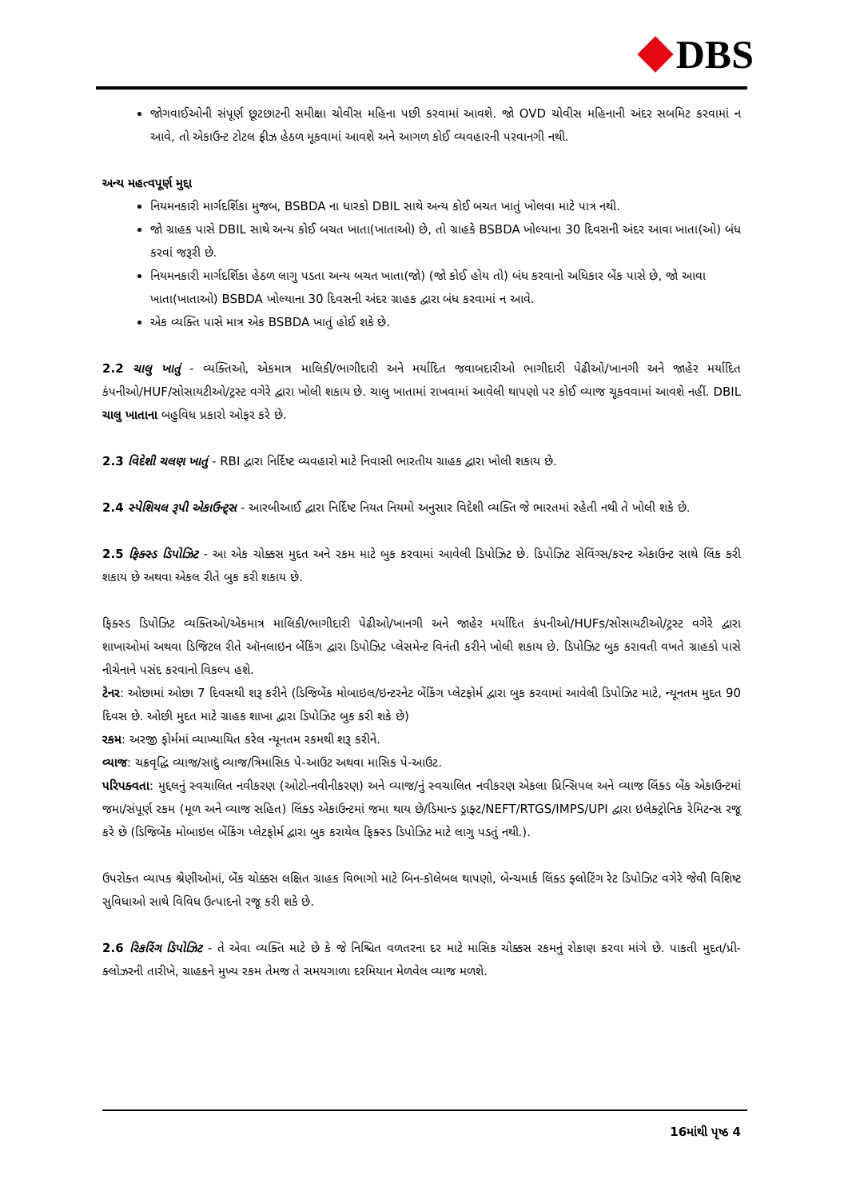DBS
જોગવાઈઓની સંપૂર્ણ છૂટછાટની સમીક્ષા ચોવીસ મહિના પછી કરવામાં આવશે. જો OVD ચોવીસ મહિનાની અંદર સબમિટ કરવામાં ન આવે, તો એકાઉન્ટ ટોટલ ફ્રીઝ હેઠળ મૂકવામાં આવશે અને આગળ કોઈ વ્યવહારની પરવાનગી નથી.
અન્ય મહત્વપૂર્ણ મુદ્દા
નિયમનકારી માર્ગદર્શિકા મુજબ, BSBDA ના ધારકો DBIL સાથે અન્ય કોઈ બચત ખાતું ખોલવા માટે પાત્ર નથી.
જો ગ્રાહક પાસે DBIL સાથે અન્ય કોઈ બચત ખાતા(ખાતાઓ) છે, તો ગ્રાહકે BSBDA ખોલ્યાના 30 દિવસની અંદર આવા ખાતા(ઓ) બંધ કરવાં જરૂરી છે.
નિયમનકારી માર્ગદર્શિકા હેઠળ લાગુ પડતા અન્ય બચત ખાતા(જો) (જો કોઈ હોય તો) બંધ કરવાનો અધિકાર બેંક પાસે છે, જો આવા ખાતા(ખાતાઓ) BSBDA ખોલ્યાના 30 દિવસની અંદર ગ્રાહક દ્વારા બંધ કરવામાં ન આવે.
એક વ્યક્તિ પાસે માત્ર એક BSBDA ખાતું હોઈ શકે છે.
2.2 ચાલુ ખાતું - વ્યક્તિઓ, એકમાત્ર માલિકી/ભાગીદારી અને મર્યાદિત જવાબદારીઓ ભાગીદારી પેઢીઓ/ખાનગી અને જાહેર મર્યાદિત કંપનીઓ/HUF/સોસાયટીઓ/ટ્રસ્ટ વગેરે દ્વારા ખોલી શકાય છે. ચાલુ ખાતામાં રાખવામાં આવેલી થાપણો પર કોઈ વ્યાજ ચૂકવવામાં આવશે નહીં. DBIL ચાલુ ખાતાના બહુવિધ પ્રકારો ઓફર કરે છે.
2.3 વિદેશી ચલણ ખાતું - RBI દ્વારા નિર્દિષ્ટ વ્યવહારો માટે નિવાસી ભારતીય ગ્રાહક દ્વારા ખોલી શકાય છે.
2.4 સ્પેશિયલ રૂપી એકાઉન્ટ્સ - આરબીઆઈ દ્વારા નિર્દિષ્ટ નિયત નિયમો અનુસાર વિદેશી વ્યક્તિ જે ભારતમાં રહેતી નથી તે ખોલી શકે છે.
2.5 ફિક્સ્ડ ડિપોઝિટ - આ એક ચોક્કસ મુદત અને રકમ માટે બુક કરવામાં આવેલી ડિપોઝિટ છે. ડિપોઝિટ સેવિંગ્સ/કરન્ટ એકાઉન્ટ સાથે લિંક કરી શકાય છે અથવા એકલ રીતે બુક કરી શકાય છે.
ફિક્સ્ડ ડિપોઝિટ વ્યક્તિઓ/એકમાત્ર માલિકી/ભાગીદારી પેઢીઓ/ખાનગી અને જાહેર મર્યાદિત કંપનીઓ/HUFs/સોસાયટીઓ/ટ્રસ્ટ વગેરે દ્વારા શાખાઓમાં અથવા ડિજિટલ રીતે ઑનલાઇન બેંકિંગ દ્વારા ડિપોઝિટ પ્લેસમેન્ટ વિનંતી કરીને ખોલી શકાય છે. ડિપોઝિટ બુક કરાવતી વખતે ગ્રાહકો પાસે નીચેનાને પસંદ કરવાનો વિકલ્પ હશે.
ટેનર: ઓછામાં ઓછા 7 દિવસથી શરૂ કરીને (ડિજિબેંક મોબાઇલ/ઇન્ટરનેટ બેંકિંગ પ્લેટફોર્મ દ્વારા બુક કરવામાં આવેલી ડિપોઝિટ માટે, ન્યૂનતમ મુદત 90 દિવસ છે. ઓછી મુદત માટે ગ્રાહક શાખા દ્વારા ડિપોઝિટ બુક કરી શકે છે)
રકમ: અરજી ફોર્મમાં વ્યાખ્યાયિત કરેલ ન્યૂનતમ રકમથી શરૂ કરીને.
વ્યાજ: ચક્રવૃદ્ધિ વ્યાજ/સાદું વ્યાજ/ત્રિમાસિક પે-આઉટ અથવા માસિક પે-આઉટ.
પરિપક્વતા: મુદ્દલનું સ્વચાલિત નવીકરણ (ઓટો-નવીનીકરણ) અને વ્યાજ/નું સ્વચાલિત નવીકરણ એકલા પ્રિન્સિપલ અને વ્યાજ લિંક્ડ બેંક એકાઉન્ટમાં જમા/સંપૂર્ણ રકમ (મૂળ અને વ્યાજ સહિત) લિંક્ડ એકાઉન્ટમાં જમા થાય છે/ડિમાન્ડ ડ્રાફ્ટ/NEFT/RTGS/IMPS/UPI દ્વારા ઇલેક્ટ્રોનિક રેમિટન્સ રજૂ કરે છે (ડિજિબેંક મોબાઇલ બેંકિંગ પ્લેટફોર્મ દ્વારા બુક કરાયેલ ફિક્સ્ડ ડિપોઝિટ માટે લાગુ પડતું નથી.).
ઉપરોક્ત વ્યાપક શ્રેણીઓમાં, બેંક ચોક્કસ લક્ષિત ગ્રાહક વિભાગો માટે બિન-કૉલેબલ થાપણો, બેન્ચમાર્ક લિંક્ડ ફ્લોટિંગ રેટ ડિપોઝિટ વગેરે જેવી વિશિષ્ટ સુવિધાઓ સાથે વિવિધ ઉત્પાદનો રજૂ કરી શકે છે.
2.6 રિકરિંગ ડિપોઝિટ - તે એવા વ્યક્તિ માટે છે કે જે નિશ્ચિત વળતરના દર માટે માસિક ચોક્કસ રકમનું રોકાણ કરવા માંગે છે. પાકતી મુદત/પ્રી-ક્લોઝરની તારીખે, ગ્રાહકને મુખ્ય રકમ તેમજ તે સમયગાળા દરમિયાન મેળવેલ વ્યાજ મળશે.
16માંથી પૃષ્ઠ 4